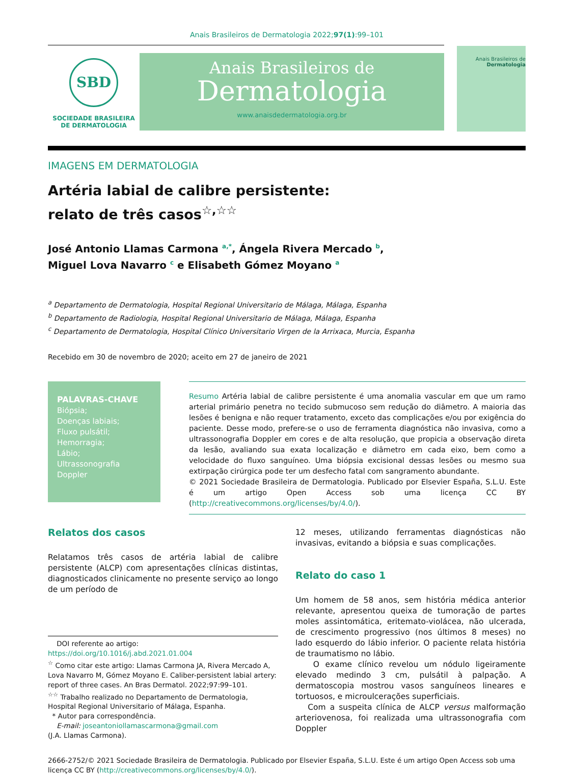Anais Brasileiros de Dermatologia 2022;97(1):99–101
SBD
SOCIEDADE BRASILEIRA
DE DERMATOLOGIA
Anais Brasileiros de
Dermatologia
www.anaisdedermatologia.org.br
Anais Brasileiros de
Dermatologia
IMAGENS EM DERMATOLOGIA
Artéria labial de calibre persistente:
relato de três casos<sup>☆,☆☆</sup>
José Antonio Llamas Carmona <sup>a,*</sup>, Ángela Rivera Mercado <sup>b</sup>,
Miguel Lova Navarro <sup>c</sup> e Elisabeth Gómez Moyano <sup>a</sup>
<sup>a</sup> Departamento de Dermatologia, Hospital Regional Universitario de Málaga, Málaga, Espanha
<sup>b</sup> Departamento de Radiologia, Hospital Regional Universitario de Málaga, Málaga, Espanha
<sup>c</sup> Departamento de Dermatologia, Hospital Clínico Universitario Virgen de la Arrixaca, Murcia, Espanha
Recebido em 30 de novembro de 2020; aceito em 27 de janeiro de 2021
PALAVRAS-CHAVE
Biópsia;
Doenças labiais;
Fluxo pulsátil;
Hemorragia;
Lábio;
Ultrassonografia Doppler
Resumo Artéria labial de calibre persistente é uma anomalia vascular em que um ramo arterial primário penetra no tecido submucoso sem redução do diâmetro. A maioria das lesões é benigna e não requer tratamento, exceto das complicações e/ou por exigência do paciente. Desse modo, prefere-se o uso de ferramenta diagnóstica não invasiva, como a ultrassonografia Doppler em cores e de alta resolução, que propicia a observação direta da lesão, avaliando sua exata localização e diâmetro em cada eixo, bem como a velocidade do fluxo sanguíneo. Uma biópsia excisional dessas lesões ou mesmo sua extirpação cirúrgica pode ter um desfecho fatal com sangramento abundante.
© 2021 Sociedade Brasileira de Dermatologia. Publicado por Elsevier España, S.L.U. Este é um artigo Open Access sob uma licença CC BY (http://creativecommons.org/licenses/by/4.0/).
Relatos dos casos
Relatamos três casos de artéria labial de calibre persistente (ALCP) com apresentações clínicas distintas, diagnosticados clinicamente no presente serviço ao longo de um período de
DOI referente ao artigo:
https://doi.org/10.1016/j.abd.2021.01.004
<sup>☆</sup> Como citar este artigo: Llamas Carmona JA, Rivera Mercado A, Lova Navarro M, Gómez Moyano E. Caliber-persistent labial artery: report of three cases. An Bras Dermatol. 2022;97:99–101.
<sup>☆☆</sup> Trabalho realizado no Departamento de Dermatologia, Hospital Regional Universitario of Málaga, Espanha.
* Autor para correspondência.
E-mail: joseantoniollamascarmona@gmail.com
(J.A. Llamas Carmona).
12 meses, utilizando ferramentas diagnósticas não invasivas, evitando a biópsia e suas complicações.
Relato do caso 1
Um homem de 58 anos, sem história médica anterior relevante, apresentou queixa de tumoração de partes moles assintomática, eritemato-violácea, não ulcerada, de crescimento progressivo (nos últimos 8 meses) no lado esquerdo do lábio inferior. O paciente relata história de traumatismo no lábio.
O exame clínico revelou um nódulo ligeiramente elevado medindo 3 cm, pulsátil à palpação. A dermatoscopia mostrou vasos sanguíneos lineares e tortuosos, e microulcerações superficiais.
Com a suspeita clínica de ALCP versus malformação arteriovenosa, foi realizada uma ultrassonografia com Doppler
2666-2752/© 2021 Sociedade Brasileira de Dermatologia. Publicado por Elsevier España, S.L.U. Este é um artigo Open Access sob uma licença CC BY (http://creativecommons.org/licenses/by/4.0/).